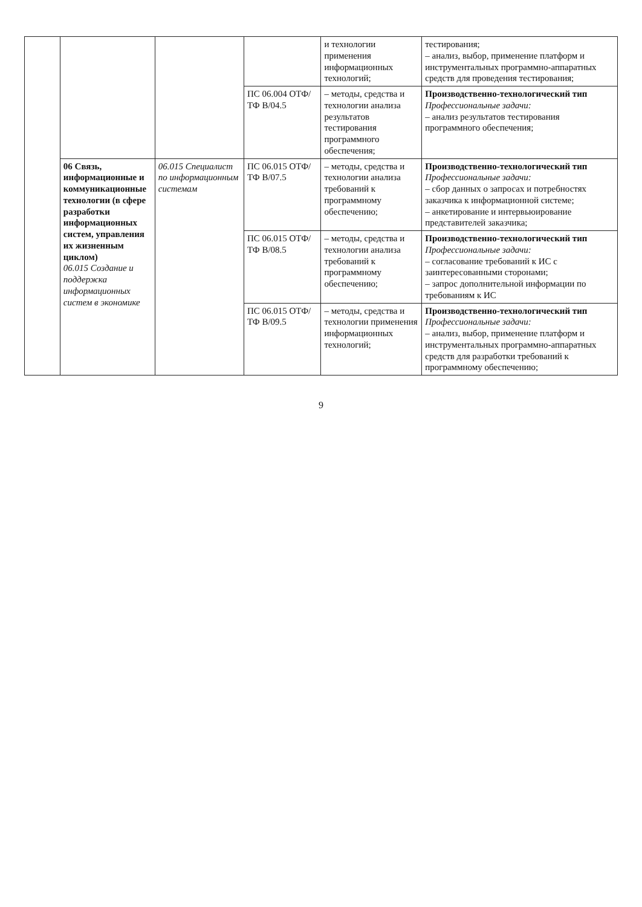| | | | | и технологии применения информационных технологий; | тестирования; – анализ, выбор, применение платформ и инструментальных программно-аппаратных средств для проведения тестирования; |
| | | | ПС 06.004 ОТФ/ТФ B/04.5 | – методы, средства и технологии анализа результатов тестирования программного обеспечения; | Производственно-технологический тип Профессиональные задачи: – анализ результатов тестирования программного обеспечения; |
| | 06 Связь, информационные и коммуникационные технологии (в сфере разработки информационных систем, управления их жизненным циклом) 06.015 Создание и поддержка информационных систем в экономике | 06.015 Специалист по информационным системам | ПС 06.015 ОТФ/ТФ B/07.5 | – методы, средства и технологии анализа требований к программному обеспечению; | Производственно-технологический тип Профессиональные задачи: – сбор данных о запросах и потребностях заказчика к информационной системе; – анкетирование и интервьюирование представителей заказчика; |
| | | | ПС 06.015 ОТФ/ТФ B/08.5 | – методы, средства и технологии анализа требований к программному обеспечению; | Производственно-технологический тип Профессиональные задачи: – согласование требований к ИС с заинтересованными сторонами; – запрос дополнительной информации по требованиям к ИС |
| | | | ПС 06.015 ОТФ/ТФ B/09.5 | – методы, средства и технологии применения информационных технологий; | Производственно-технологический тип Профессиональные задачи: – анализ, выбор, применение платформ и инструментальных программно-аппаратных средств для разработки требований к программному обеспечению; |
9